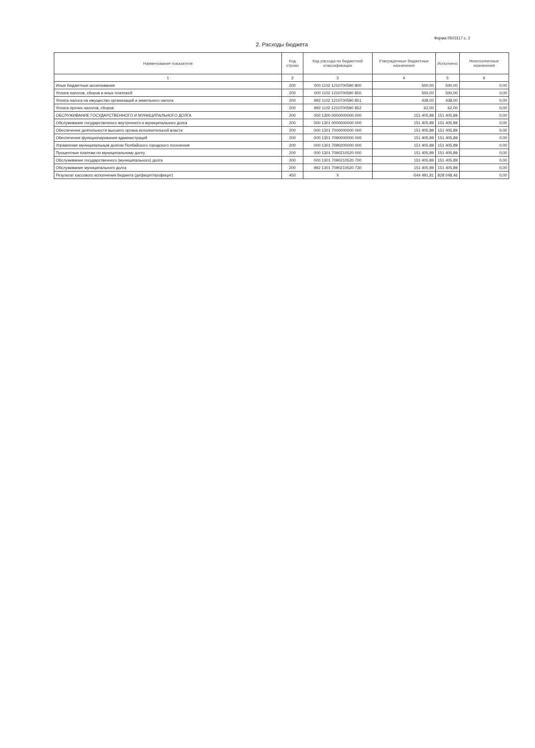Форма 0503117 с. 2
2. Расходы бюджета
| Наименование показателя | Код строки | Код расхода по бюджетной классификации | Утвержденные бюджетные назначения | Исполнено | Неисполненные назначения |
| --- | --- | --- | --- | --- | --- |
| 1 | 2 | 3 | 4 | 5 | 6 |
| Иные бюджетные ассигнования | 200 | 000 1102 1210700590 800 | 500,00 | 500,00 | 0,00 |
| Уплата налогов, сборов и иных платежей | 200 | 000 1102 1210700590 850 | 500,00 | 500,00 | 0,00 |
| Уплата налога на имущество организаций и земельного налога | 200 | 992 1102 1210700590 851 | 438,00 | 438,00 | 0,00 |
| Уплата прочих налогов, сборов | 200 | 992 1102 1210700590 852 | 62,00 | 62,00 | 0,00 |
| ОБСЛУЖИВАНИЕ ГОСУДАРСТВЕННОГО И МУНИЦИПАЛЬНОГО ДОЛГА | 200 | 000 1300 0000000000 000 | 151 405,89 | 151 405,89 | 0,00 |
| Обслуживание государственного внутреннего и муниципального долга | 200 | 000 1301 0000000000 000 | 151 405,89 | 151 405,89 | 0,00 |
| Обеспечение деятельности высшего органа исполнительной власти | 200 | 000 1301 7000000000 000 | 151 405,89 | 151 405,89 | 0,00 |
| Обеспечение функционирования администраций | 200 | 000 1301 7090000000 000 | 151 405,89 | 151 405,89 | 0,00 |
| Управление муниципальным долгом Псебайского городского поселения | 200 | 000 1301 7090200000 000 | 151 405,89 | 151 405,89 | 0,00 |
| Процентные платежи по муниципальному долгу | 200 | 000 1301 7090210520 000 | 151 405,89 | 151 405,89 | 0,00 |
| Обслуживание государственного (муниципального) долга | 200 | 000 1301 7090210520 700 | 151 405,89 | 151 405,89 | 0,00 |
| Обслуживание муниципального долга | 200 | 992 1301 7090210520 730 | 151 405,89 | 151 405,89 | 0,00 |
| Результат кассового исполнения бюджета (дефицит/профицит) | 450 | X | -544 491,81 | 828 048,46 | 0,00 |